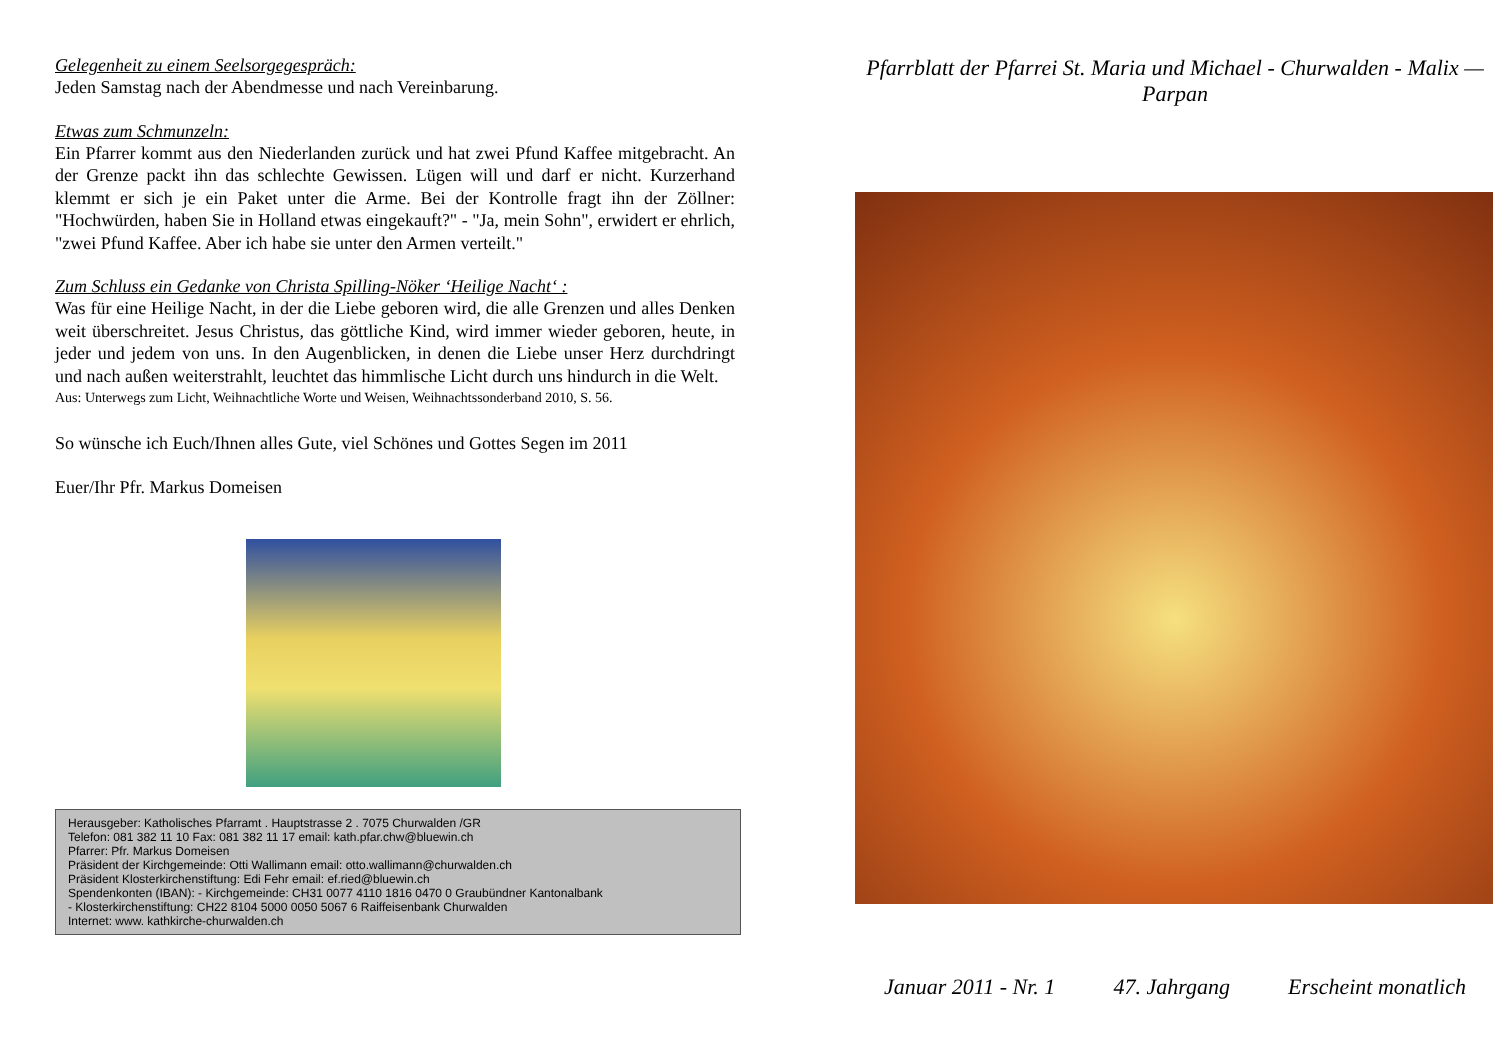Gelegenheit zu einem Seelsorgegespräch:
Jeden Samstag nach der Abendmesse und nach Vereinbarung.
Etwas zum Schmunzeln:
Ein Pfarrer kommt aus den Niederlanden zurück und hat zwei Pfund Kaffee mitgebracht. An der Grenze packt ihn das schlechte Gewissen. Lügen will und darf er nicht. Kurzerhand klemmt er sich je ein Paket unter die Arme. Bei der Kontrolle fragt ihn der Zöllner: "Hochwürden, haben Sie in Holland etwas eingekauft?" - "Ja, mein Sohn", erwidert er ehrlich, "zwei Pfund Kaffee. Aber ich habe sie unter den Armen verteilt."
Zum Schluss ein Gedanke von Christa Spilling-Nöker ‘Heilige Nacht‘ :
Was für eine Heilige Nacht, in der die Liebe geboren wird, die alle Grenzen und alles Denken weit überschreitet. Jesus Christus, das göttliche Kind, wird immer wieder geboren, heute, in jeder und jedem von uns. In den Augenblicken, in denen die Liebe unser Herz durchdringt und nach außen weiterstrahlt, leuchtet das himmlische Licht durch uns hindurch in die Welt.
Aus: Unterwegs zum Licht, Weihnachtliche Worte und Weisen, Weihnachtssonderband 2010, S. 56.
So wünsche ich Euch/Ihnen alles Gute, viel Schönes und Gottes Segen im 2011
Euer/Ihr Pfr. Markus Domeisen
Herausgeber: Katholisches Pfarramt . Hauptstrasse 2 . 7075 Churwalden /GR
Telefon: 081 382 11 10 Fax: 081 382 11 17 email: kath.pfar.chw@bluewin.ch
Pfarrer: Pfr. Markus Domeisen
Präsident der Kirchgemeinde: Otti Wallimann email: otto.wallimann@churwalden.ch
Präsident Klosterkirchenstiftung: Edi Fehr email: ef.ried@bluewin.ch
Spendenkonten (IBAN): - Kirchgemeinde: CH31 0077 4110 1816 0470 0 Graubündner Kantonalbank
- Klosterkirchenstiftung: CH22 8104 5000 0050 5067 6 Raiffeisenbank Churwalden
Internet: www. kathkirche-churwalden.ch
Pfarrblatt der Pfarrei St. Maria und Michael - Churwalden - Malix — Parpan
Januar 2011 - Nr. 1 47. Jahrgang Erscheint monatlich